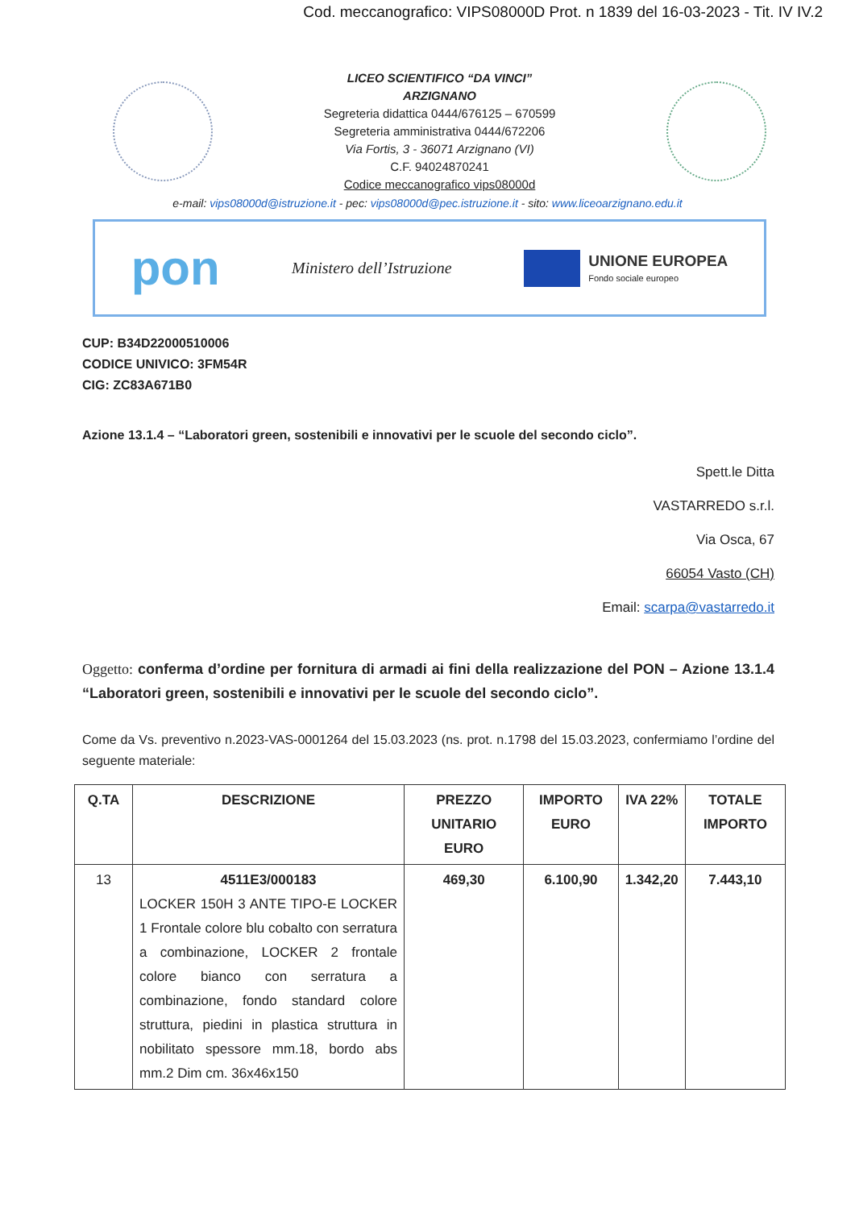Cod. meccanografico: VIPS08000D Prot. n 1839 del 16-03-2023 - Tit. IV IV.2
LICEO SCIENTIFICO “DA VINCI”
ARZIGNANO
Segreteria didattica 0444/676125 – 670599
Segreteria amministrativa 0444/672206
Via Fortis, 3 - 36071 Arzignano (VI)
C.F. 94024870241
Codice meccanografico vips08000d
e-mail: vips08000d@istruzione.it - pec: vips08000d@pec.istruzione.it - sito: www.liceoarzignano.edu.it
pon
Ministero dell’Istruzione
UNIONE EUROPEA
Fondo sociale europeo
CUP: B34D22000510006
CODICE UNIVICO: 3FM54R
CIG: ZC83A671B0
Azione 13.1.4 – “Laboratori green, sostenibili e innovativi per le scuole del secondo ciclo”.
Spett.le Ditta
VASTARREDO s.r.l.
Via Osca, 67
66054 Vasto (CH)
Email: scarpa@vastarredo.it
Oggetto: conferma d’ordine per fornitura di armadi ai fini della realizzazione del PON – Azione 13.1.4 “Laboratori green, sostenibili e innovativi per le scuole del secondo ciclo”.
Come da Vs. preventivo n.2023-VAS-0001264 del 15.03.2023 (ns. prot. n.1798 del 15.03.2023, confermiamo l’ordine del seguente materiale:
| Q.TA | DESCRIZIONE | PREZZO UNITARIO EURO | IMPORTO EURO | IVA 22% | TOTALE IMPORTO |
| --- | --- | --- | --- | --- | --- |
| 13 | 4511E3/000183 LOCKER 150H 3 ANTE TIPO-E LOCKER 1 Frontale colore blu cobalto con serratura a combinazione, LOCKER 2 frontale colore bianco con serratura a combinazione, fondo standard colore struttura, piedini in plastica struttura in nobilitato spessore mm.18, bordo abs mm.2 Dim cm. 36x46x150 | 469,30 | 6.100,90 | 1.342,20 | 7.443,10 |